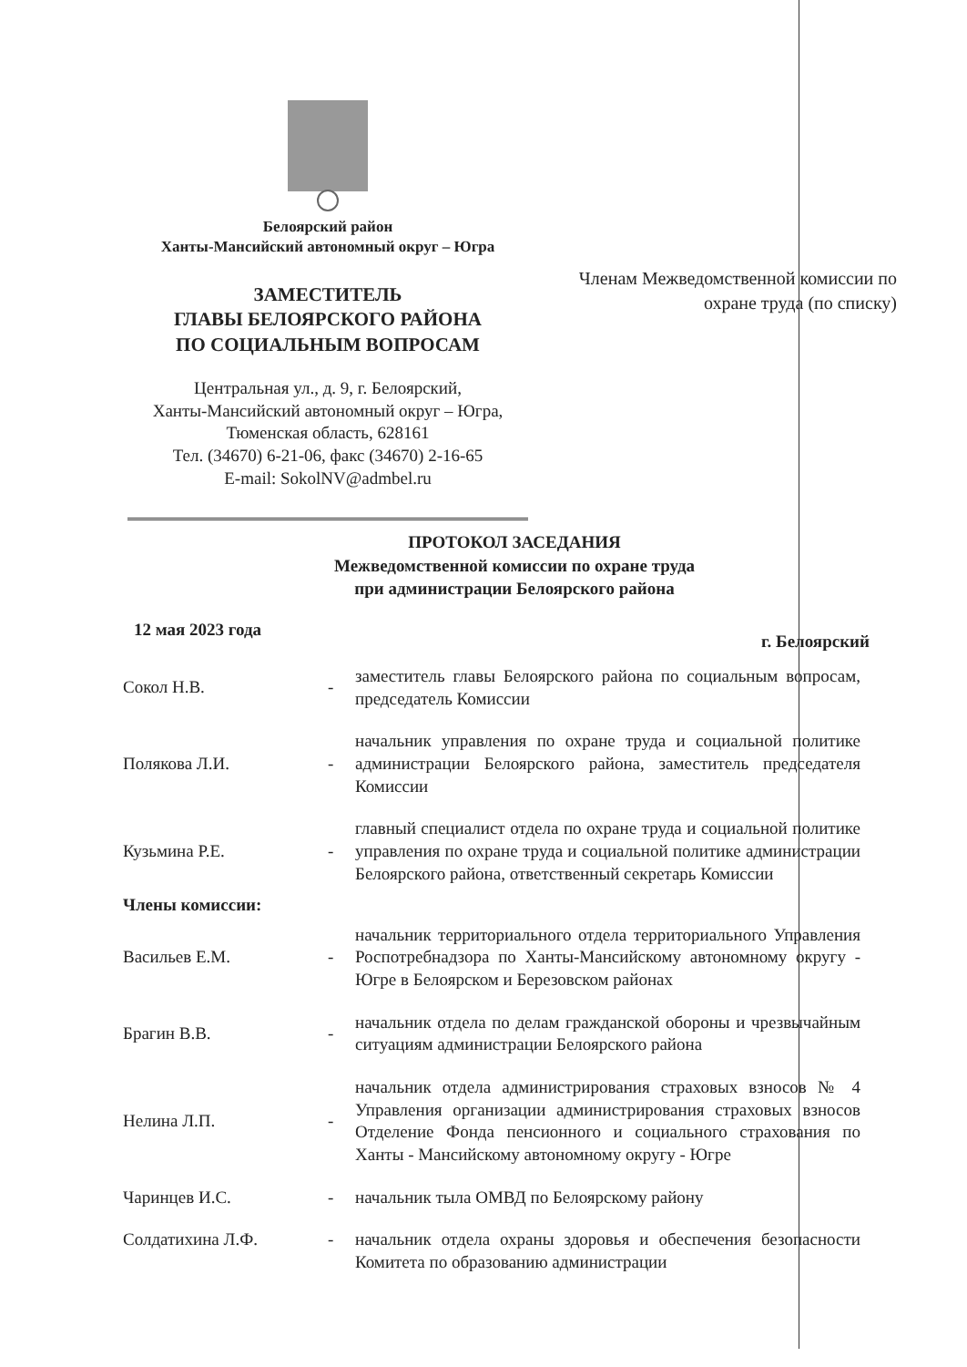Белоярский район
Ханты-Мансийский автономный округ – Югра
ЗАМЕСТИТЕЛЬ
ГЛАВЫ БЕЛОЯРСКОГО РАЙОНА
ПО СОЦИАЛЬНЫМ ВОПРОСАМ
Центральная ул., д. 9, г. Белоярский,
Ханты-Мансийский автономный округ – Югра,
Тюменская область, 628161
Тел. (34670) 6-21-06, факс (34670) 2-16-65
E-mail: SokolNV@admbel.ru
Членам Межведомственной комиссии по охране труда (по списку)
ПРОТОКОЛ ЗАСЕДАНИЯ
Межведомственной комиссии по охране труда
при администрации Белоярского района
12 мая 2023 года
г. Белоярский
Сокол Н.В. - заместитель главы Белоярского района по социальным вопросам, председатель Комиссии
Полякова Л.И. - начальник управления по охране труда и социальной политике администрации Белоярского района, заместитель председателя Комиссии
Кузьмина Р.Е. - главный специалист отдела по охране труда и социальной политике управления по охране труда и социальной политике администрации Белоярского района, ответственный секретарь Комиссии
Члены комиссии:
Васильев Е.М. - начальник территориального отдела территориального Управления Роспотребнадзора по Ханты-Мансийскому автономному округу - Югре в Белоярском и Березовском районах
Брагин В.В. - начальник отдела по делам гражданской обороны и чрезвычайным ситуациям администрации Белоярского района
Нелина Л.П. - начальник отдела администрирования страховых взносов № 4 Управления организации администрирования страховых взносов Отделение Фонда пенсионного и социального страхования по Ханты - Мансийскому автономному округу - Югре
Чаринцев И.С. - начальник тыла ОМВД по Белоярскому району
Солдатихина Л.Ф. - начальник отдела охраны здоровья и обеспечения безопасности Комитета по образованию администрации